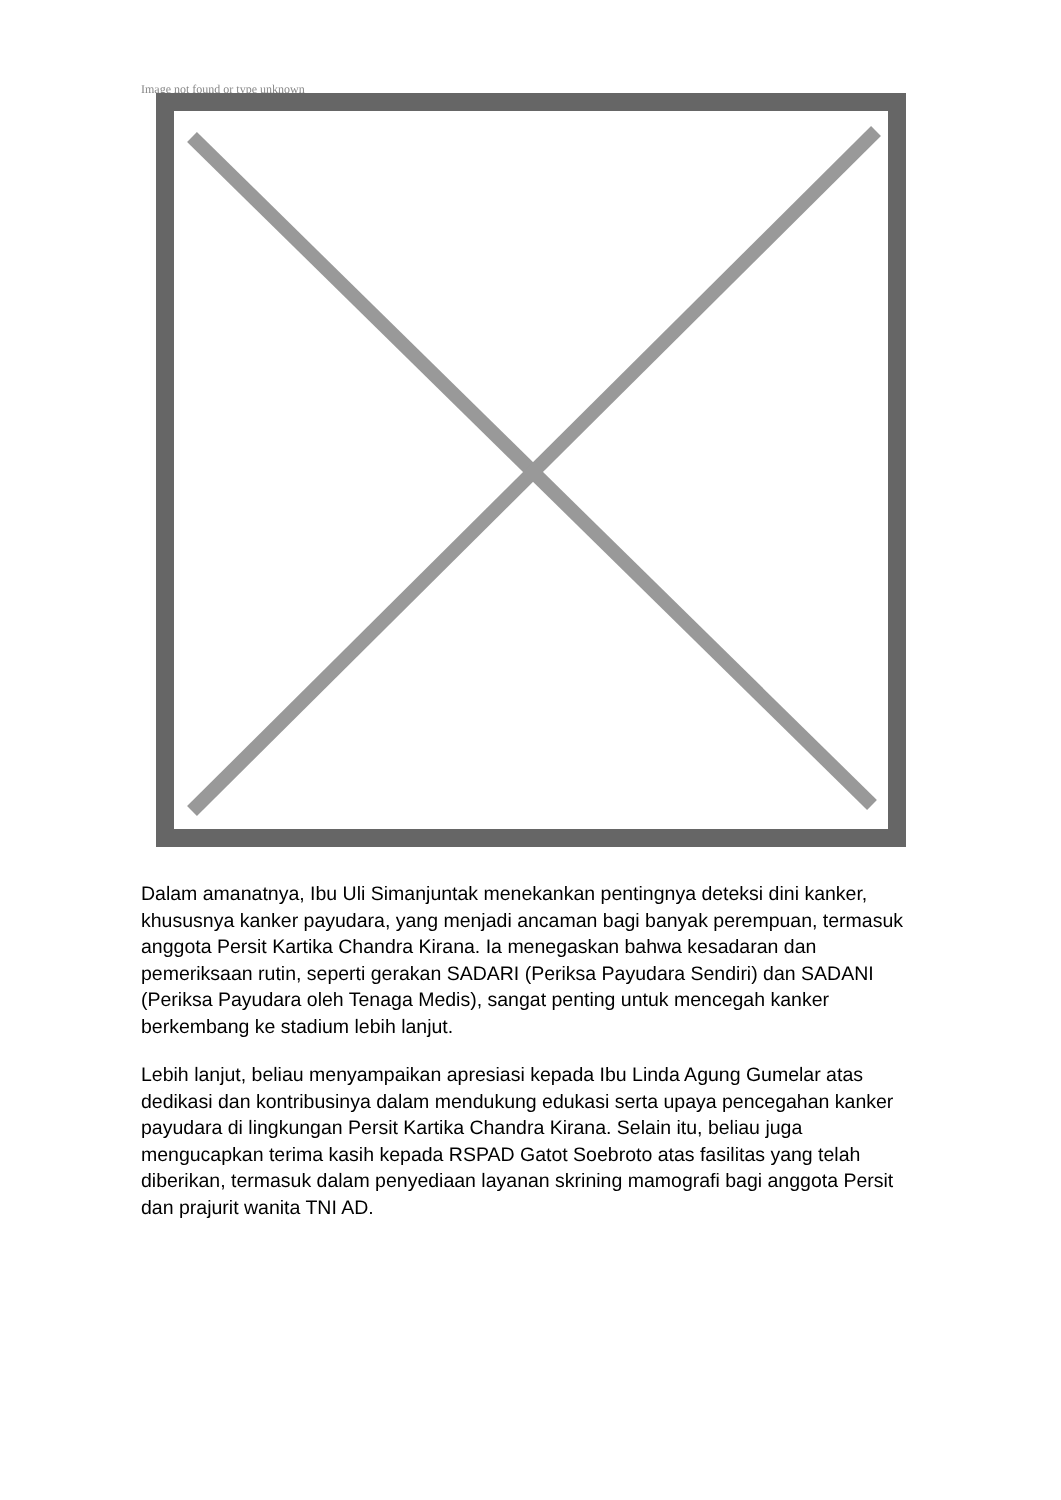Image not found or type unknown
Dalam amanatnya, Ibu Uli Simanjuntak menekankan pentingnya deteksi dini kanker, khususnya kanker payudara, yang menjadi ancaman bagi banyak perempuan, termasuk anggota Persit Kartika Chandra Kirana. Ia menegaskan bahwa kesadaran dan pemeriksaan rutin, seperti gerakan SADARI (Periksa Payudara Sendiri) dan SADANI (Periksa Payudara oleh Tenaga Medis), sangat penting untuk mencegah kanker berkembang ke stadium lebih lanjut.
Lebih lanjut, beliau menyampaikan apresiasi kepada Ibu Linda Agung Gumelar atas dedikasi dan kontribusinya dalam mendukung edukasi serta upaya pencegahan kanker payudara di lingkungan Persit Kartika Chandra Kirana. Selain itu, beliau juga mengucapkan terima kasih kepada RSPAD Gatot Soebroto atas fasilitas yang telah diberikan, termasuk dalam penyediaan layanan skrining mamografi bagi anggota Persit dan prajurit wanita TNI AD.